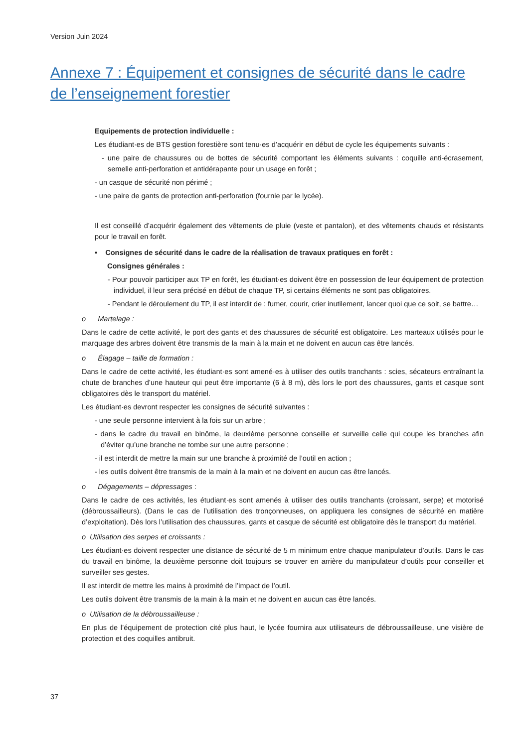Version Juin 2024
Annexe 7 : Équipement et consignes de sécurité dans le cadre de l’enseignement forestier
Equipements de protection individuelle :
Les étudiant·es de BTS gestion forestière sont tenu·es d’acquérir en début de cycle les équipements suivants :
- une paire de chaussures ou de bottes de sécurité comportant les éléments suivants : coquille anti-écrasement, semelle anti-perforation et antidérapante pour un usage en forêt ;
- un casque de sécurité non périmé ;
- une paire de gants de protection anti-perforation (fournie par le lycée).
Il est conseillé d’acquérir également des vêtements de pluie (veste et pantalon), et des vêtements chauds et résistants pour le travail en forêt.
• Consignes de sécurité dans le cadre de la réalisation de travaux pratiques en forêt :
Consignes générales :
- Pour pouvoir participer aux TP en forêt, les étudiant·es doivent être en possession de leur équipement de protection individuel, il leur sera précisé en début de chaque TP, si certains éléments ne sont pas obligatoires.
- Pendant le déroulement du TP, il est interdit de : fumer, courir, crier inutilement, lancer quoi que ce soit, se battre…
o Martelage :
Dans le cadre de cette activité, le port des gants et des chaussures de sécurité est obligatoire. Les marteaux utilisés pour le marquage des arbres doivent être transmis de la main à la main et ne doivent en aucun cas être lancés.
o Élagage – taille de formation :
Dans le cadre de cette activité, les étudiant·es sont amené·es à utiliser des outils tranchants : scies, sécateurs entraînant la chute de branches d’une hauteur qui peut être importante (6 à 8 m), dès lors le port des chaussures, gants et casque sont obligatoires dès le transport du matériel.
Les étudiant·es devront respecter les consignes de sécurité suivantes :
- une seule personne intervient à la fois sur un arbre ;
- dans le cadre du travail en binôme, la deuxième personne conseille et surveille celle qui coupe les branches afin d’éviter qu’une branche ne tombe sur une autre personne ;
- il est interdit de mettre la main sur une branche à proximité de l’outil en action ;
- les outils doivent être transmis de la main à la main et ne doivent en aucun cas être lancés.
o Dégagements – dépressages :
Dans le cadre de ces activités, les étudiant·es sont amenés à utiliser des outils tranchants (croissant, serpe) et motorisé (débroussailleurs). (Dans le cas de l’utilisation des tronçonneuses, on appliquera les consignes de sécurité en matière d’exploitation). Dès lors l’utilisation des chaussures, gants et casque de sécurité est obligatoire dès le transport du matériel.
o Utilisation des serpes et croissants :
Les étudiant·es doivent respecter une distance de sécurité de 5 m minimum entre chaque manipulateur d’outils. Dans le cas du travail en binôme, la deuxième personne doit toujours se trouver en arrière du manipulateur d’outils pour conseiller et surveiller ses gestes.
Il est interdit de mettre les mains à proximité de l’impact de l’outil.
Les outils doivent être transmis de la main à la main et ne doivent en aucun cas être lancés.
o Utilisation de la débroussailleuse :
En plus de l’équipement de protection cité plus haut, le lycée fournira aux utilisateurs de débroussailleuse, une visière de protection et des coquilles antibruit.
37